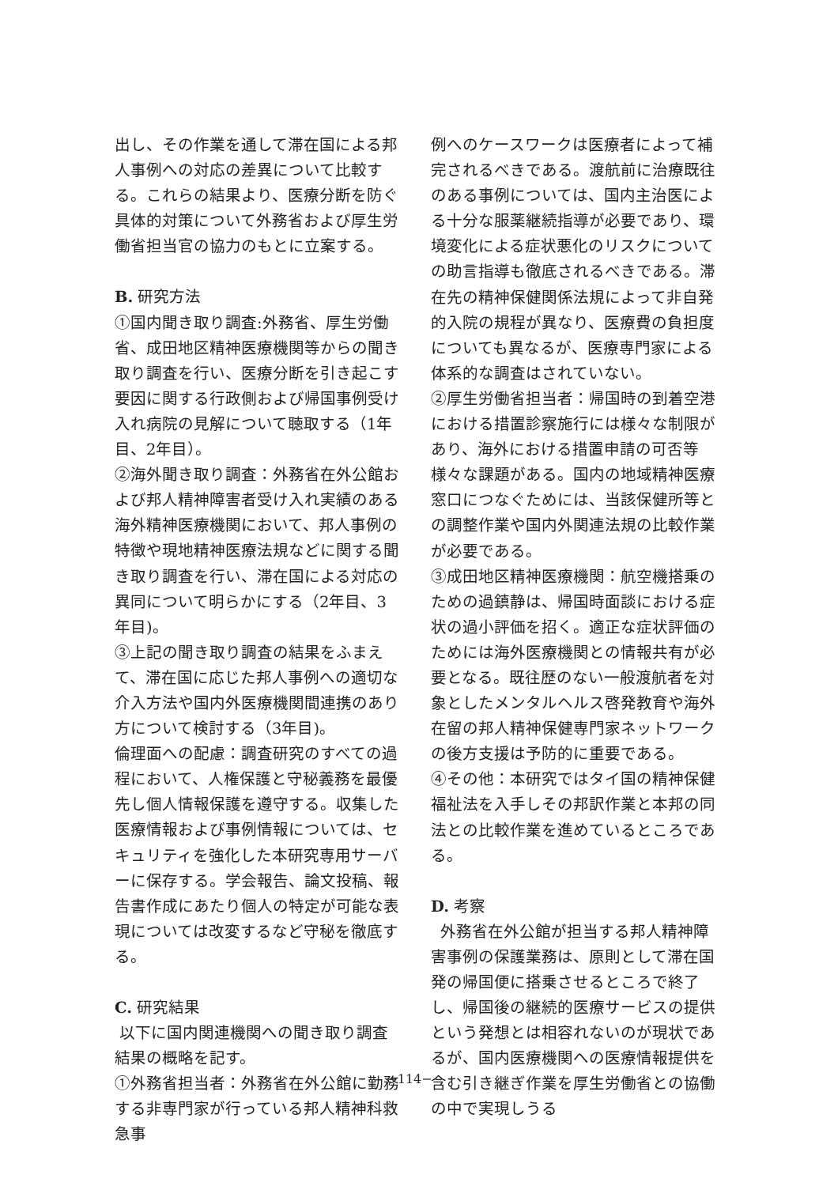出し、その作業を通して滞在国による邦人事例への対応の差異について比較する。これらの結果より、医療分断を防ぐ具体的対策について外務省および厚生労働省担当官の協力のもとに立案する。
B. 研究方法
①国内聞き取り調査:外務省、厚生労働省、成田地区精神医療機関等からの聞き取り調査を行い、医療分断を引き起こす要因に関する行政側および帰国事例受け入れ病院の見解について聴取する（1年目、2年目）。
②海外聞き取り調査：外務省在外公館および邦人精神障害者受け入れ実績のある海外精神医療機関において、邦人事例の特徴や現地精神医療法規などに関する聞き取り調査を行い、滞在国による対応の異同について明らかにする（2年目、3年目)。
③上記の聞き取り調査の結果をふまえて、滞在国に応じた邦人事例への適切な介入方法や国内外医療機関間連携のあり方について検討する（3年目)。
倫理面への配慮：調査研究のすべての過程において、人権保護と守秘義務を最優先し個人情報保護を遵守する。収集した医療情報および事例情報については、セキュリティを強化した本研究専用サーバーに保存する。学会報告、論文投稿、報告書作成にあたり個人の特定が可能な表現については改変するなど守秘を徹底する。
C. 研究結果
以下に国内関連機関への聞き取り調査結果の概略を記す。
①外務省担当者：外務省在外公館に勤務する非専門家が行っている邦人精神科救急事
例へのケースワークは医療者によって補完されるべきである。渡航前に治療既往のある事例については、国内主治医による十分な服薬継続指導が必要であり、環境変化による症状悪化のリスクについての助言指導も徹底されるべきである。滞在先の精神保健関係法規によって非自発的入院の規程が異なり、医療費の負担度についても異なるが、医療専門家による体系的な調査はされていない。
②厚生労働省担当者：帰国時の到着空港における措置診察施行には様々な制限があり、海外における措置申請の可否等様々な課題がある。国内の地域精神医療窓口につなぐためには、当該保健所等との調整作業や国内外関連法規の比較作業が必要である。
③成田地区精神医療機関：航空機搭乗のための過鎮静は、帰国時面談における症状の過小評価を招く。適正な症状評価のためには海外医療機関との情報共有が必要となる。既往歴のない一般渡航者を対象としたメンタルヘルス啓発教育や海外在留の邦人精神保健専門家ネットワークの後方支援は予防的に重要である。
④その他：本研究ではタイ国の精神保健福祉法を入手しその邦訳作業と本邦の同法との比較作業を進めているところである。
D. 考察
外務省在外公館が担当する邦人精神障害事例の保護業務は、原則として滞在国発の帰国便に搭乗させるところで終了し、帰国後の継続的医療サービスの提供という発想とは相容れないのが現状であるが、国内医療機関への医療情報提供を含む引き継ぎ作業を厚生労働省との協働の中で実現しうる
−114−